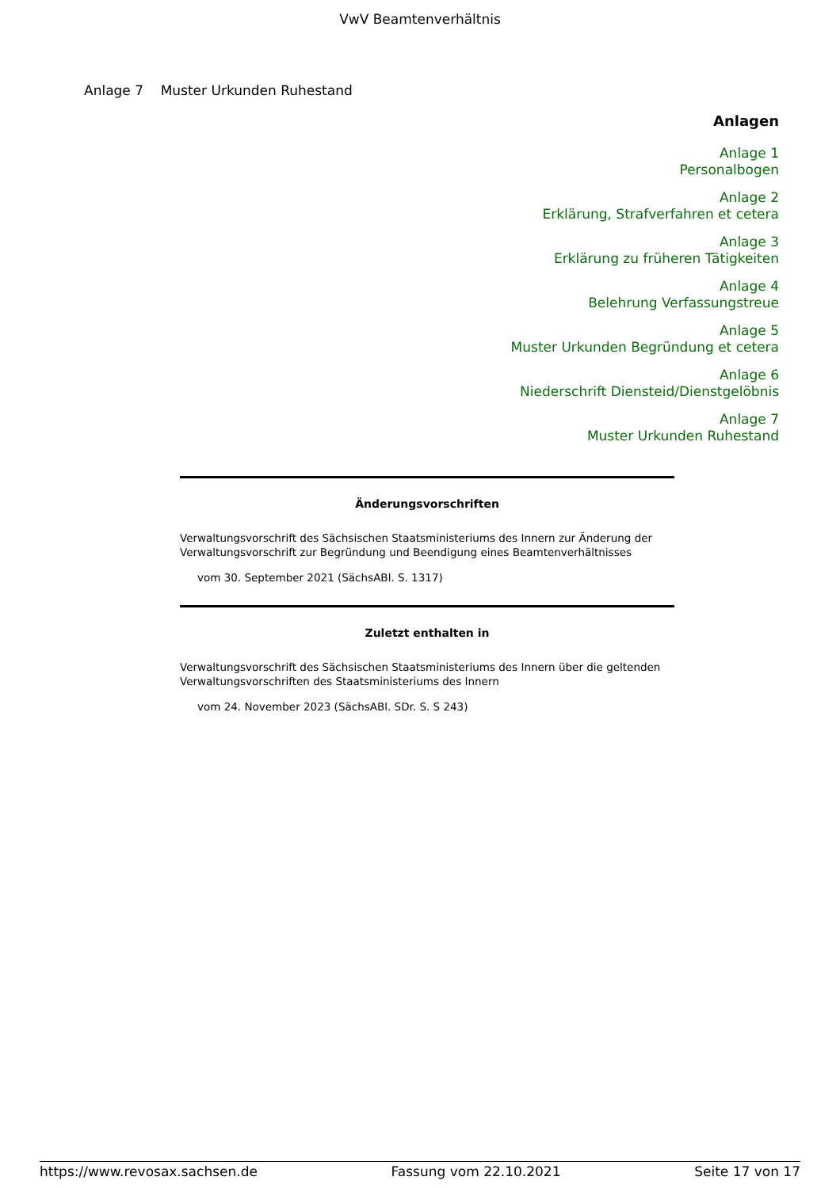VwV Beamtenverhältnis
Anlage 7 Muster Urkunden Ruhestand
Anlagen
Anlage 1
Personalbogen
Anlage 2
Erklärung, Strafverfahren et cetera
Anlage 3
Erklärung zu früheren Tätigkeiten
Anlage 4
Belehrung Verfassungstreue
Anlage 5
Muster Urkunden Begründung et cetera
Anlage 6
Niederschrift Diensteid/Dienstgelöbnis
Anlage 7
Muster Urkunden Ruhestand
Änderungsvorschriften
Verwaltungsvorschrift des Sächsischen Staatsministeriums des Innern zur Änderung der Verwaltungsvorschrift zur Begründung und Beendigung eines Beamtenverhältnisses
vom 30. September 2021 (SächsABl. S. 1317)
Zuletzt enthalten in
Verwaltungsvorschrift des Sächsischen Staatsministeriums des Innern über die geltenden Verwaltungsvorschriften des Staatsministeriums des Innern
vom 24. November 2023 (SächsABl. SDr. S. S 243)
https://www.revosax.sachsen.de Fassung vom 22.10.2021 Seite 17 von 17